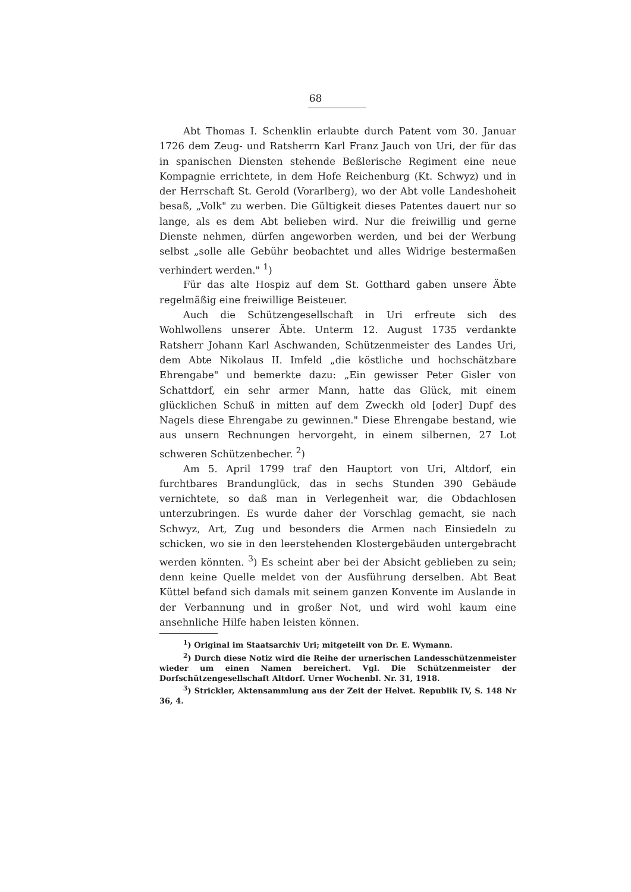68
Abt Thomas I. Schenklin erlaubte durch Patent vom 30. Januar 1726 dem Zeug- und Ratsherrn Karl Franz Jauch von Uri, der für das in spanischen Diensten stehende Beßlerische Regiment eine neue Kompagnie errichtete, in dem Hofe Reichenburg (Kt. Schwyz) und in der Herrschaft St. Gerold (Vorarlberg), wo der Abt volle Landeshoheit besaß, „Volk" zu werben. Die Gültigkeit dieses Patentes dauert nur so lange, als es dem Abt belieben wird. Nur die freiwillig und gerne Dienste nehmen, dürfen angeworben werden, und bei der Werbung selbst „solle alle Gebühr beobachtet und alles Widrige bestermaßen verhindert werden." <sup>1</sup>)
Für das alte Hospiz auf dem St. Gotthard gaben unsere Äbte regelmäßig eine freiwillige Beisteuer.
Auch die Schützengesellschaft in Uri erfreute sich des Wohlwollens unserer Äbte. Unterm 12. August 1735 verdankte Ratsherr Johann Karl Aschwanden, Schützenmeister des Landes Uri, dem Abte Nikolaus II. Imfeld „die köstliche und hochschätzbare Ehrengabe" und bemerkte dazu: „Ein gewisser Peter Gisler von Schattdorf, ein sehr armer Mann, hatte das Glück, mit einem glücklichen Schuß in mitten auf dem Zweckh old [oder] Dupf des Nagels diese Ehrengabe zu gewinnen." Diese Ehrengabe bestand, wie aus unsern Rechnungen hervorgeht, in einem silbernen, 27 Lot schweren Schützenbecher. <sup>2</sup>)
Am 5. April 1799 traf den Hauptort von Uri, Altdorf, ein furchtbares Brandunglück, das in sechs Stunden 390 Gebäude vernichtete, so daß man in Verlegenheit war, die Obdachlosen unterzubringen. Es wurde daher der Vorschlag gemacht, sie nach Schwyz, Art, Zug und besonders die Armen nach Einsiedeln zu schicken, wo sie in den leerstehenden Klostergebäuden untergebracht werden könnten. <sup>3</sup>) Es scheint aber bei der Absicht geblieben zu sein; denn keine Quelle meldet von der Ausführung derselben. Abt Beat Küttel befand sich damals mit seinem ganzen Konvente im Auslande in der Verbannung und in großer Not, und wird wohl kaum eine ansehnliche Hilfe haben leisten können.
<sup>1</sup>) Original im Staatsarchiv Uri; mitgeteilt von Dr. E. Wymann.
<sup>2</sup>) Durch diese Notiz wird die Reihe der urnerischen Landesschützenmeister wieder um einen Namen bereichert. Vgl. Die Schützenmeister der Dorfschützengesellschaft Altdorf. Urner Wochenbl. Nr. 31, 1918.
<sup>3</sup>) Strickler, Aktensammlung aus der Zeit der Helvet. Republik IV, S. 148 Nr 36, 4.